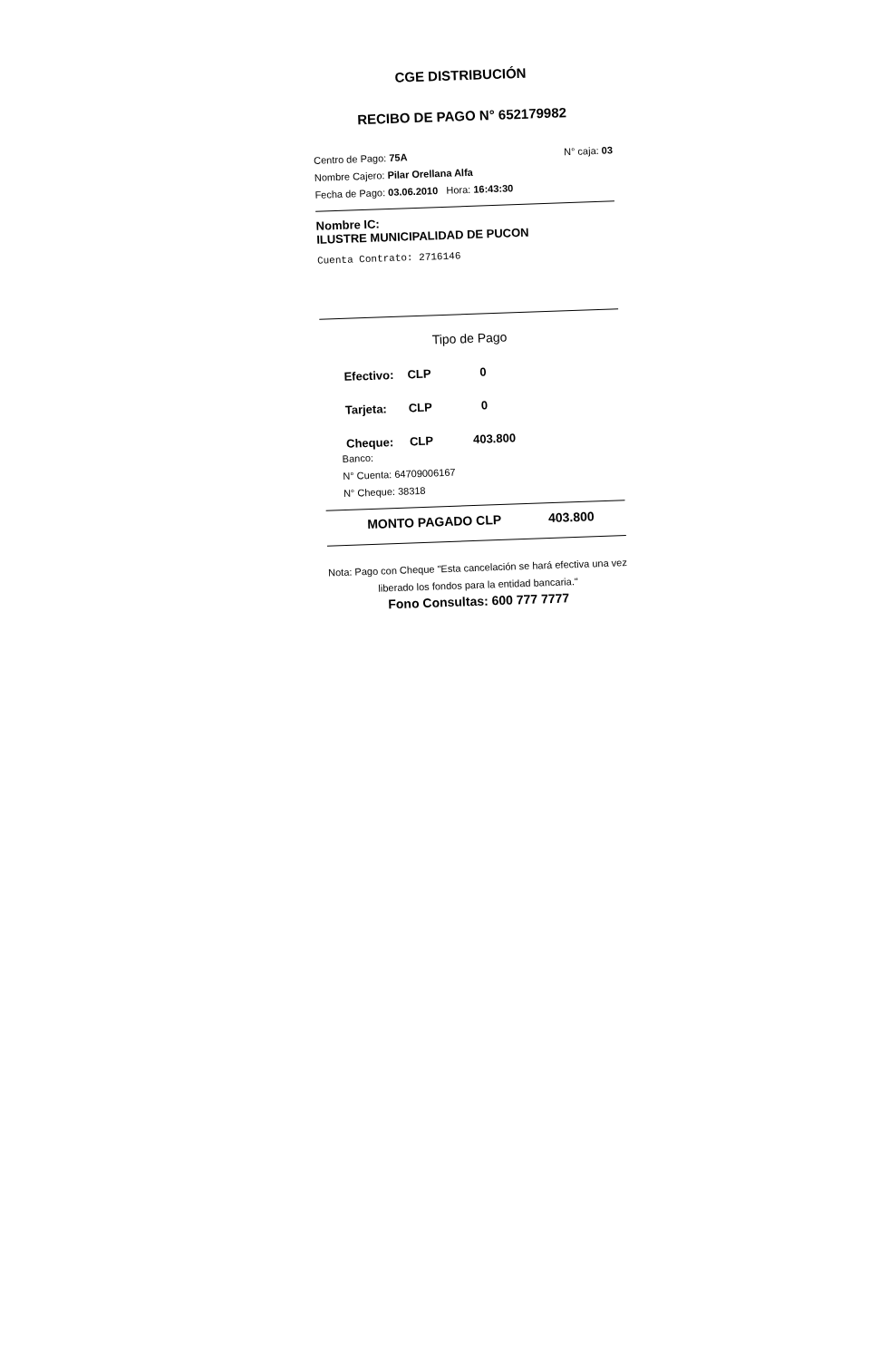CGE DISTRIBUCIÓN
RECIBO DE PAGO N° 652179982
Centro de Pago: 75A N° caja: 03
Nombre Cajero: Pilar Orellana Alfa
Fecha de Pago: 03.06.2010 Hora: 16:43:30
Nombre IC:
ILUSTRE MUNICIPALIDAD DE PUCON
Cuenta Contrato: 2716146
Tipo de Pago
Efectivo: CLP 0
Tarjeta: CLP 0
Cheque: CLP 403.800
Banco:
N° Cuenta: 64709006167
N° Cheque: 38318
MONTO PAGADO CLP 403.800
Nota: Pago con Cheque "Esta cancelación se hará efectiva una vez liberado los fondos para la entidad bancaria."
Fono Consultas: 600 777 7777